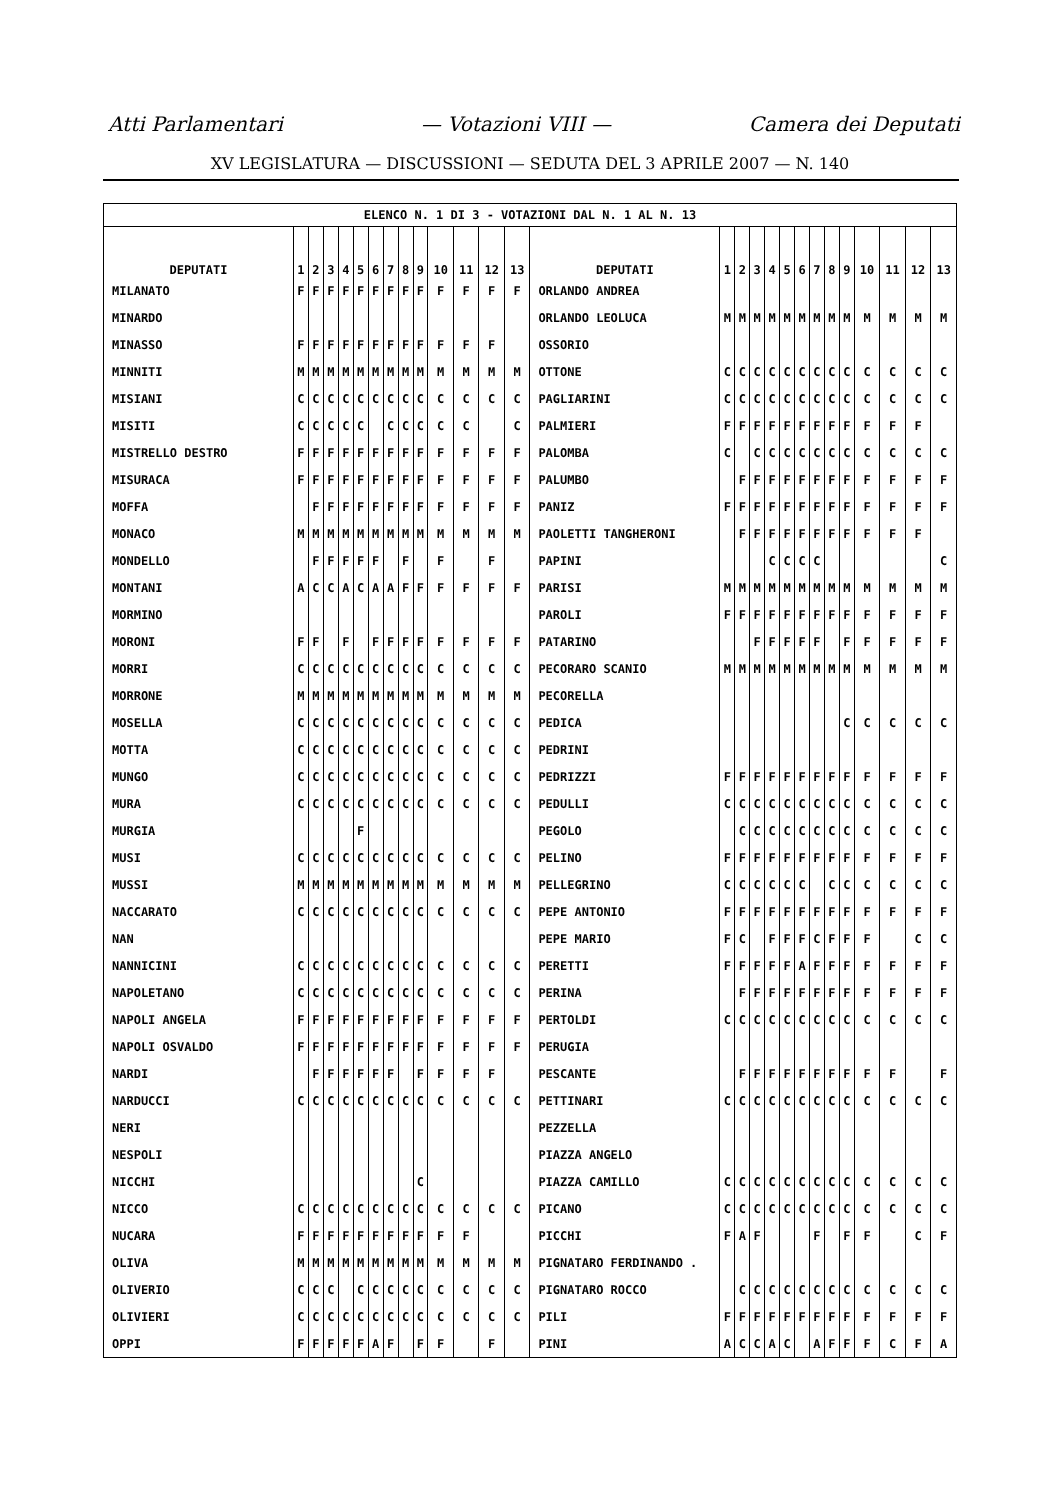Atti Parlamentari — Votazioni VIII — Camera dei Deputati
XV LEGISLATURA — DISCUSSIONI — SEDUTA DEL 3 APRILE 2007 — N. 140
| ELENCO N. 1 DI 3 - VOTAZIONI DAL N. 1 AL N. 13 | | | | | | | | | | | | | | | | | | | | | | | | | | | |
| DEPUTATI | 1 | 2 | 3 | 4 | 5 | 6 | 7 | 8 | 9 | 10 | 11 | 12 | 13 | DEPUTATI | 1 | 2 | 3 | 4 | 5 | 6 | 7 | 8 | 9 | 10 | 11 | 12 | 13 |
| MILANATO | F | F | F | F | F | F | F | F | F | F | F | F | F | ORLANDO ANDREA | | | | | | | | | | | | | |
| MINARDO | | | | | | | | | | | | | | ORLANDO LEOLUCA | M | M | M | M | M | M | M | M | M | M | M | M | M |
| MINASSO | F | F | F | F | F | F | F | F | F | F | F | F | | OSSORIO | | | | | | | | | | | | | |
| MINNITI | M | M | M | M | M | M | M | M | M | M | M | M | M | OTTONE | C | C | C | C | C | C | C | C | C | C | C | C | C |
| MISIANI | C | C | C | C | C | C | C | C | C | C | C | C | C | PAGLIARINI | C | C | C | C | C | C | C | C | C | C | C | C | C |
| MISITI | C | C | C | C | C | | C | C | C | C | C | | C | PALMIERI | F | F | F | F | F | F | F | F | F | F | F | F | |
| MISTRELLO DESTRO | F | F | F | F | F | F | F | F | F | F | F | F | F | PALOMBA | C | | C | C | C | C | C | C | C | C | C | C | C |
| MISURACA | F | F | F | F | F | F | F | F | F | F | F | F | F | PALUMBO | | F | F | F | F | F | F | F | F | F | F | F | F |
| MOFFA | | F | F | F | F | F | F | F | F | F | F | F | F | PANIZ | F | F | F | F | F | F | F | F | F | F | F | F | F |
| MONACO | M | M | M | M | M | M | M | M | M | M | M | M | M | PAOLETTI TANGHERONI | | F | F | F | F | F | F | F | F | F | F | F | |
| MONDELLO | | F | F | F | F | F | | F | | F | | F | | PAPINI | | | | C | C | C | C | | | | | | C |
| MONTANI | A | C | C | A | C | A | A | F | F | F | F | F | F | PARISI | M | M | M | M | M | M | M | M | M | M | M | M | M |
| MORMINO | | | | | | | | | | | | | | PAROLI | F | F | F | F | F | F | F | F | F | F | F | F | F |
| MORONI | F | F | | F | | F | F | F | F | F | F | F | F | PATARINO | | | F | F | F | F | F | | F | F | F | F | F |
| MORRI | C | C | C | C | C | C | C | C | C | C | C | C | C | PECORARO SCANIO | M | M | M | M | M | M | M | M | M | M | M | M | M |
| MORRONE | M | M | M | M | M | M | M | M | M | M | M | M | M | PECORELLA | | | | | | | | | | | | | |
| MOSELLA | C | C | C | C | C | C | C | C | C | C | C | C | C | PEDICA | | | | | | | | | C | C | C | C | C |
| MOTTA | C | C | C | C | C | C | C | C | C | C | C | C | C | PEDRINI | | | | | | | | | | | | | |
| MUNGO | C | C | C | C | C | C | C | C | C | C | C | C | C | PEDRIZZI | F | F | F | F | F | F | F | F | F | F | F | F | F |
| MURA | C | C | C | C | C | C | C | C | C | C | C | C | C | PEDULLI | C | C | C | C | C | C | C | C | C | C | C | C | C |
| MURGIA | | | | | F | | | | | | | | | PEGOLO | | C | C | C | C | C | C | C | C | C | C | C | C |
| MUSI | C | C | C | C | C | C | C | C | C | C | C | C | C | PELINO | F | F | F | F | F | F | F | F | F | F | F | F | F |
| MUSSI | M | M | M | M | M | M | M | M | M | M | M | M | M | PELLEGRINO | C | C | C | C | C | C | | C | C | C | C | C | C |
| NACCARATO | C | C | C | C | C | C | C | C | C | C | C | C | C | PEPE ANTONIO | F | F | F | F | F | F | F | F | F | F | F | F | F |
| NAN | | | | | | | | | | | | | | PEPE MARIO | F | C | | F | F | F | C | F | F | F | | C | C |
| NANNICINI | C | C | C | C | C | C | C | C | C | C | C | C | C | PERETTI | F | F | F | F | F | A | F | F | F | F | F | F | F |
| NAPOLETANO | C | C | C | C | C | C | C | C | C | C | C | C | C | PERINA | | F | F | F | F | F | F | F | F | F | F | F | F |
| NAPOLI ANGELA | F | F | F | F | F | F | F | F | F | F | F | F | F | PERTOLDI | C | C | C | C | C | C | C | C | C | C | C | C | C |
| NAPOLI OSVALDO | F | F | F | F | F | F | F | F | F | F | F | F | F | PERUGIA | | | | | | | | | | | | | |
| NARDI | | F | F | F | F | F | F | | F | F | F | F | | PESCANTE | | F | F | F | F | F | F | F | F | F | F | | F |
| NARDUCCI | C | C | C | C | C | C | C | C | C | C | C | C | C | PETTINARI | C | C | C | C | C | C | C | C | C | C | C | C | C |
| NERI | | | | | | | | | | | | | | PEZZELLA | | | | | | | | | | | | | |
| NESPOLI | | | | | | | | | | | | | | PIAZZA ANGELO | | | | | | | | | | | | | |
| NICCHI | | | | | | | | | C | | | | | PIAZZA CAMILLO | C | C | C | C | C | C | C | C | C | C | C | C | C |
| NICCO | C | C | C | C | C | C | C | C | C | C | C | C | C | PICANO | C | C | C | C | C | C | C | C | C | C | C | C | C |
| NUCARA | F | F | F | F | F | F | F | F | F | F | F | | | PICCHI | F | A | F | | | | F | | F | F | | C | F |
| OLIVA | M | M | M | M | M | M | M | M | M | M | M | M | M | PIGNATARO FERDINANDO . | | | | | | | | | | | | | |
| OLIVERIO | C | C | C | | C | C | C | C | C | C | C | C | C | PIGNATARO ROCCO | | C | C | C | C | C | C | C | C | C | C | C | C |
| OLIVIERI | C | C | C | C | C | C | C | C | C | C | C | C | C | PILI | F | F | F | F | F | F | F | F | F | F | F | F | F |
| OPPI | F | F | F | F | F | A | F | | F | F | | F | | PINI | A | C | C | A | C | | A | F | F | F | C | F | A |